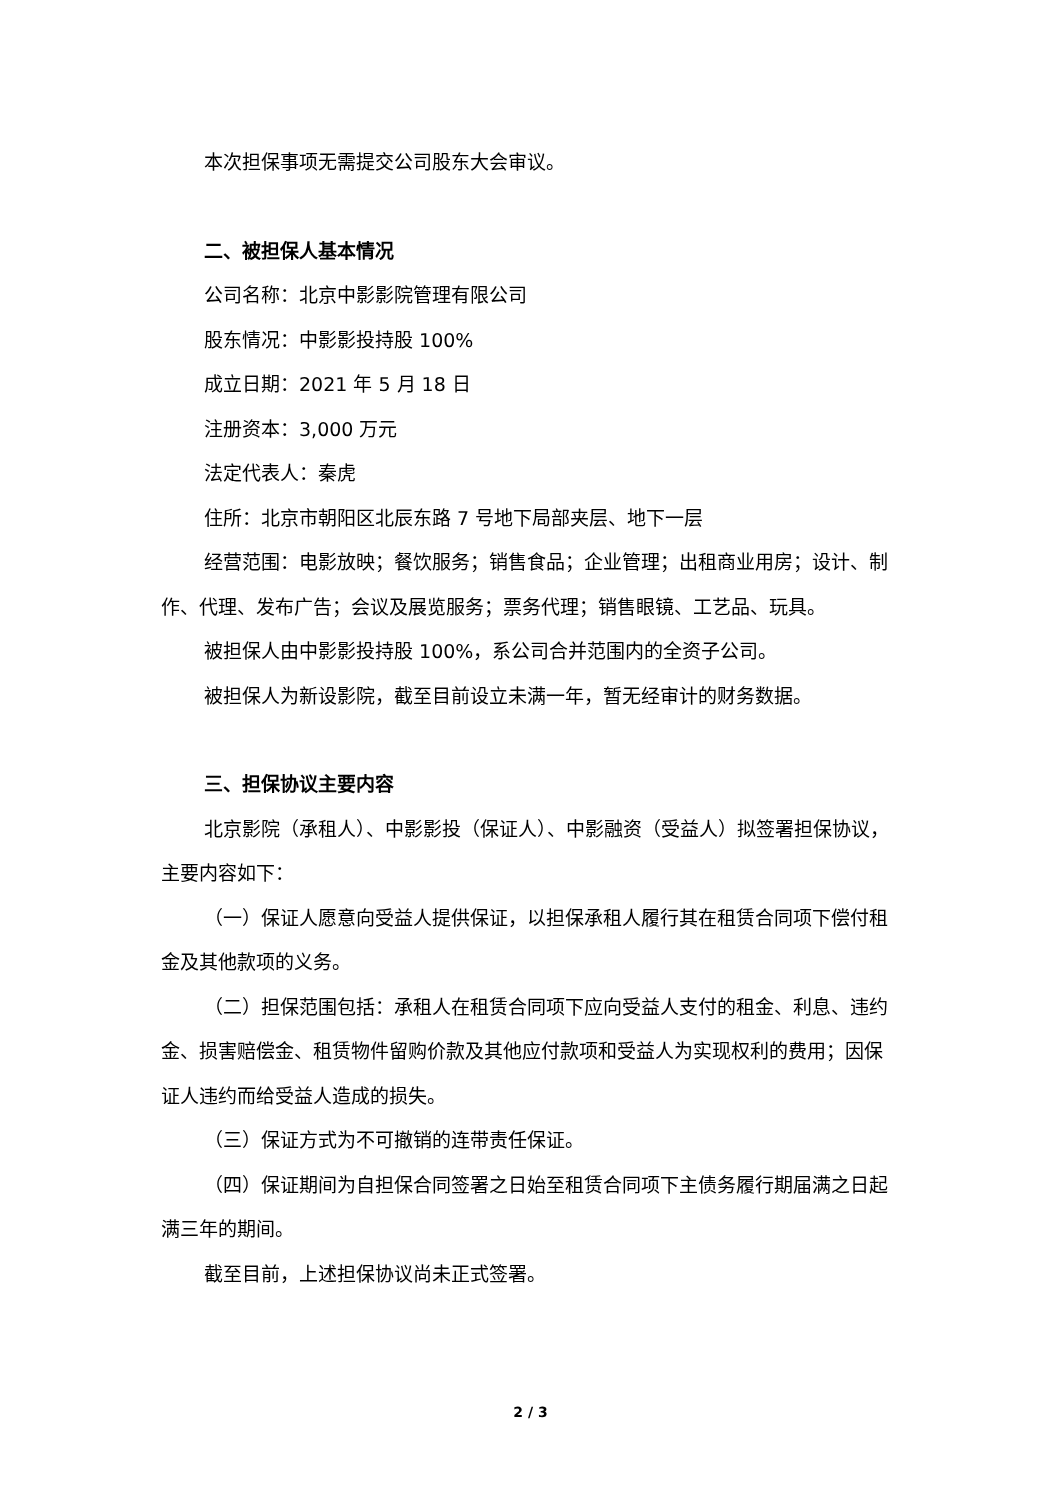本次担保事项无需提交公司股东大会审议。
二、被担保人基本情况
公司名称：北京中影影院管理有限公司
股东情况：中影影投持股 100%
成立日期：2021 年 5 月 18 日
注册资本：3,000 万元
法定代表人：秦虎
住所：北京市朝阳区北辰东路 7 号地下局部夹层、地下一层
经营范围：电影放映；餐饮服务；销售食品；企业管理；出租商业用房；设计、制作、代理、发布广告；会议及展览服务；票务代理；销售眼镜、工艺品、玩具。
被担保人由中影影投持股 100%，系公司合并范围内的全资子公司。
被担保人为新设影院，截至目前设立未满一年，暂无经审计的财务数据。
三、担保协议主要内容
北京影院（承租人）、中影影投（保证人）、中影融资（受益人）拟签署担保协议，主要内容如下：
（一）保证人愿意向受益人提供保证，以担保承租人履行其在租赁合同项下偿付租金及其他款项的义务。
（二）担保范围包括：承租人在租赁合同项下应向受益人支付的租金、利息、违约金、损害赔偿金、租赁物件留购价款及其他应付款项和受益人为实现权利的费用；因保证人违约而给受益人造成的损失。
（三）保证方式为不可撤销的连带责任保证。
（四）保证期间为自担保合同签署之日始至租赁合同项下主债务履行期届满之日起满三年的期间。
截至目前，上述担保协议尚未正式签署。
2 / 3